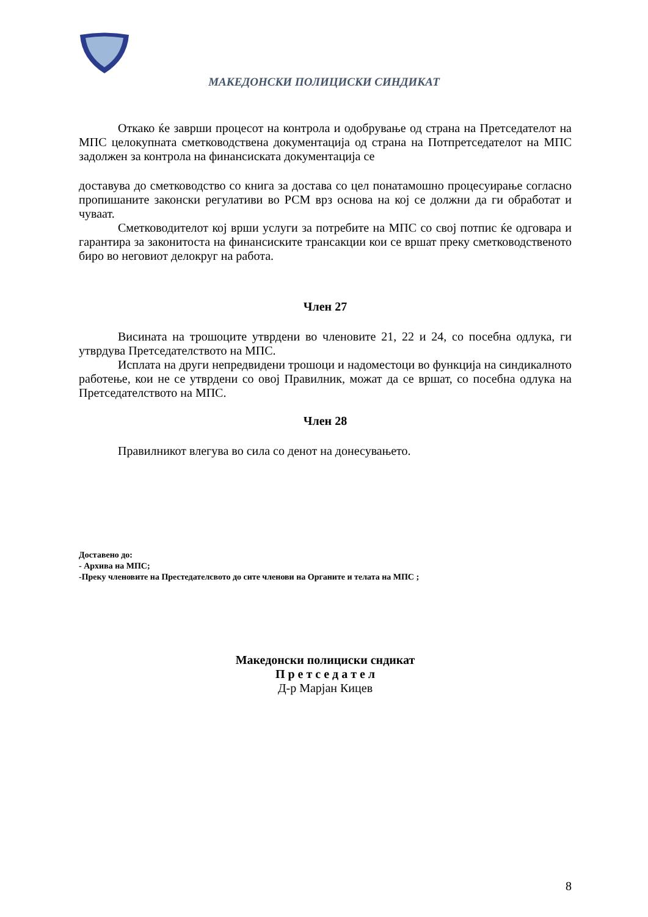МАКЕДОНСКИ ПОЛИЦИСКИ СИНДИКАТ
Откако ќе заврши процесот на контрола и одобрување од страна на Претседателот на МПС целокупната сметководствена документација од страна на Потпретседателот на МПС задолжен за контрола на финансиската документација се
доставува до сметководство со книга за достава со цел понатамошно процесуирање согласно пропишаните законски регулативи во РСМ врз основа на кој се должни да ги обработат и чуваат.
Сметководителот кој врши услуги за потребите на МПС со свој потпис ќе одговара и гарантира за законитоста на финансиските трансакции кои се вршат преку сметководственото биро во неговиот делокруг на работа.
Член 27
Висината на трошоците утврдени во членовите 21, 22 и 24, со посебна одлука, ги утврдува Претседателството на МПС.
Исплата на други непредвидени трошоци и надоместоци во функција на синдикалното работење, кои не се утврдени со овој Правилник, можат да се вршат, со посебна одлука на Претседателството на МПС.
Член 28
Правилникот влегува во сила со денот на донесувањето.
Доставено до:
- Архива на МПС;
-Преку членовите на Престедателсвото до сите членови на Органите и телата на МПС ;
Македонски полициски сндикат
П р е т с е д а т е л
Д-р Марјан Кицев
8